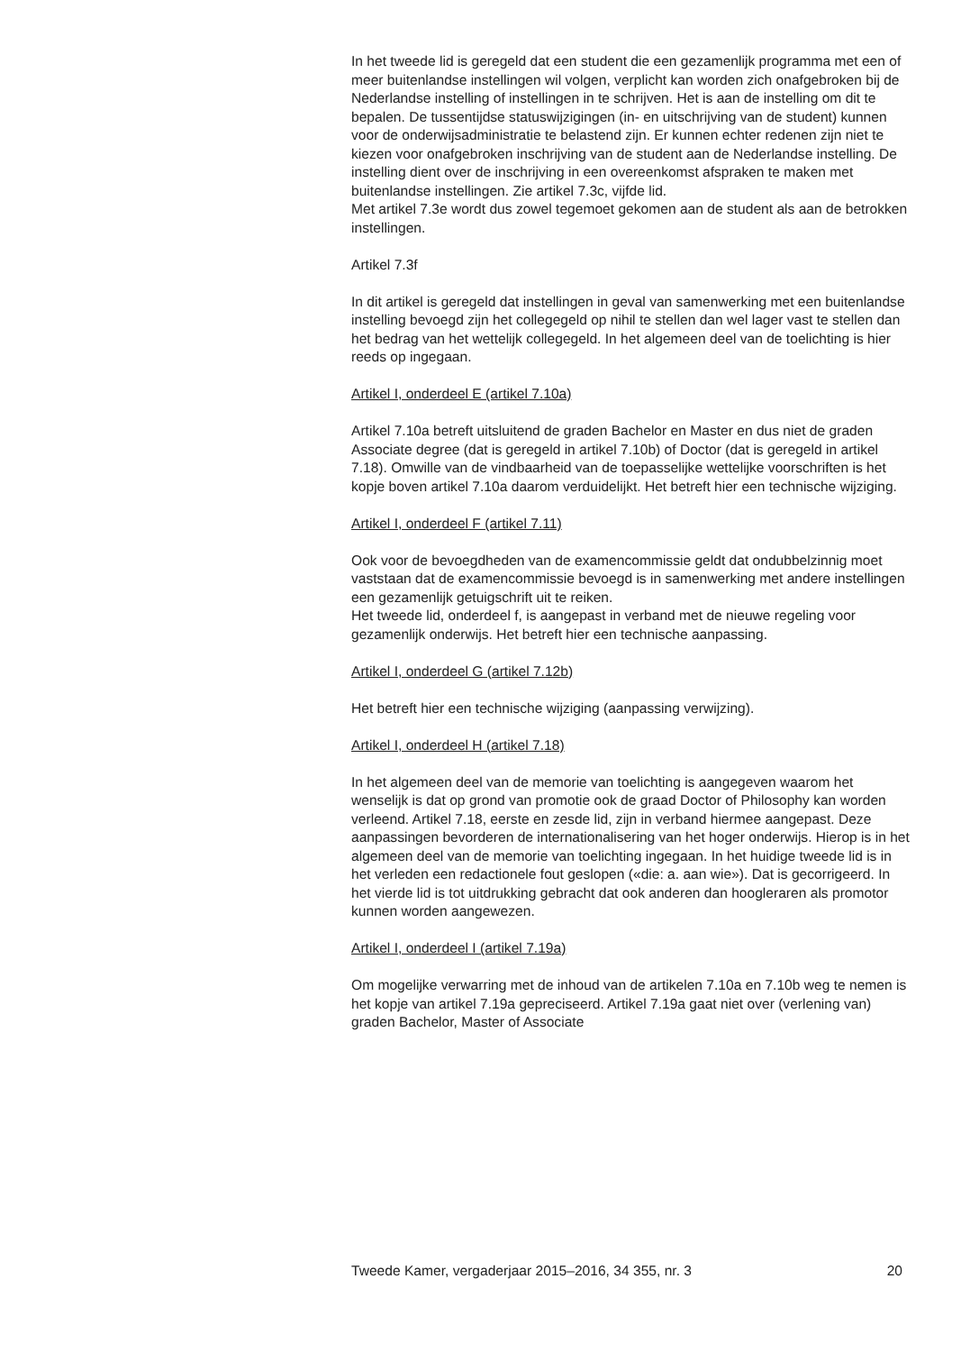In het tweede lid is geregeld dat een student die een gezamenlijk programma met een of meer buitenlandse instellingen wil volgen, verplicht kan worden zich onafgebroken bij de Nederlandse instelling of instellingen in te schrijven. Het is aan de instelling om dit te bepalen. De tussentijdse statuswijzigingen (in- en uitschrijving van de student) kunnen voor de onderwijsadministratie te belastend zijn. Er kunnen echter redenen zijn niet te kiezen voor onafgebroken inschrijving van de student aan de Nederlandse instelling. De instelling dient over de inschrijving in een overeenkomst afspraken te maken met buitenlandse instellingen. Zie artikel 7.3c, vijfde lid.
Met artikel 7.3e wordt dus zowel tegemoet gekomen aan de student als aan de betrokken instellingen.
Artikel 7.3f
In dit artikel is geregeld dat instellingen in geval van samenwerking met een buitenlandse instelling bevoegd zijn het collegegeld op nihil te stellen dan wel lager vast te stellen dan het bedrag van het wettelijk collegegeld. In het algemeen deel van de toelichting is hier reeds op ingegaan.
Artikel I, onderdeel E (artikel 7.10a)
Artikel 7.10a betreft uitsluitend de graden Bachelor en Master en dus niet de graden Associate degree (dat is geregeld in artikel 7.10b) of Doctor (dat is geregeld in artikel 7.18). Omwille van de vindbaarheid van de toepasselijke wettelijke voorschriften is het kopje boven artikel 7.10a daarom verduidelijkt. Het betreft hier een technische wijziging.
Artikel I, onderdeel F (artikel 7.11)
Ook voor de bevoegdheden van de examencommissie geldt dat ondubbelzinnig moet vaststaan dat de examencommissie bevoegd is in samenwerking met andere instellingen een gezamenlijk getuigschrift uit te reiken.
Het tweede lid, onderdeel f, is aangepast in verband met de nieuwe regeling voor gezamenlijk onderwijs. Het betreft hier een technische aanpassing.
Artikel I, onderdeel G (artikel 7.12b)
Het betreft hier een technische wijziging (aanpassing verwijzing).
Artikel I, onderdeel H (artikel 7.18)
In het algemeen deel van de memorie van toelichting is aangegeven waarom het wenselijk is dat op grond van promotie ook de graad Doctor of Philosophy kan worden verleend. Artikel 7.18, eerste en zesde lid, zijn in verband hiermee aangepast. Deze aanpassingen bevorderen de internationalisering van het hoger onderwijs. Hierop is in het algemeen deel van de memorie van toelichting ingegaan. In het huidige tweede lid is in het verleden een redactionele fout geslopen («die: a. aan wie»). Dat is gecorrigeerd. In het vierde lid is tot uitdrukking gebracht dat ook anderen dan hoogleraren als promotor kunnen worden aangewezen.
Artikel I, onderdeel I (artikel 7.19a)
Om mogelijke verwarring met de inhoud van de artikelen 7.10a en 7.10b weg te nemen is het kopje van artikel 7.19a gepreciseerd. Artikel 7.19a gaat niet over (verlening van) graden Bachelor, Master of Associate
Tweede Kamer, vergaderjaar 2015–2016, 34 355, nr. 3 20